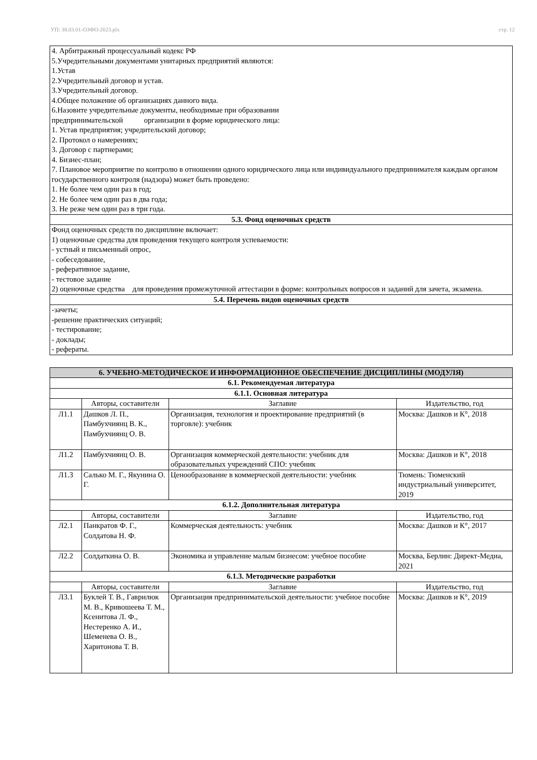УП: 38.03.01-ОЗФО-2023.plx стр. 12
| 4. Арбитражный процессуальный кодекс РФ 5.Учредительными документами унитарных предприятий являются: 1.Устав 2.Учредительный договор и устав. 3.Учредительный договор. 4.Общее положение об организациях данного вида. 6.Назовите учредительные документы, необходимые при образовании предпринимательской организации в форме юридического лица: 1. Устав предприятия; учредительский договор; 2. Протокол о намерениях; 3. Договор с партнерами; 4. Бизнес-план; 7. Плановое мероприятие по контролю в отношении одного юридического лица или индивидуального предпринимателя каждым органом государственного контроля (надзора) может быть проведено: 1. Не более чем один раз в год; 2. Не более чем один раз в два года; 3. Не реже чем один раз в три года. |
| 5.3. Фонд оценочных средств |
| Фонд оценочных средств по дисциплине включает: 1) оценочные средства для проведения текущего контроля успеваемости: - устный и письменный опрос, - собеседование, - реферативное задание, - тестовое задание 2) оценочные средства для проведения промежуточной аттестации в форме: контрольных вопросов и заданий для зачета, экзамена. |
| 5.4. Перечень видов оценочных средств |
| -зачеты; -решение практических ситуаций; - тестирование; - доклады; - рефераты. |
| 6. УЧЕБНО-МЕТОДИЧЕСКОЕ И ИНФОРМАЦИОННОЕ ОБЕСПЕЧЕНИЕ ДИСЦИПЛИНЫ (МОДУЛЯ) | | | |
| 6.1. Рекомендуемая литература | | | |
| 6.1.1. Основная литература | | | |
| | Авторы, составители | Заглавие | Издательство, год |
| Л1.1 | Дашков Л. П., Памбухчиянц В. К., Памбухчиянц О. В. | Организация, технология и проектирование предприятий (в торговле): учебник | Москва: Дашков и К°, 2018 |
| Л1.2 | Памбухчиянц О. В. | Организация коммерческой деятельности: учебник для образовательных учреждений СПО: учебник | Москва: Дашков и К°, 2018 |
| Л1.3 | Салько М. Г., Якунина О. Г. | Ценообразование в коммерческой деятельности: учебник | Тюмень: Тюменский индустриальный университет, 2019 |
| 6.1.2. Дополнительная литература | | | |
| | Авторы, составители | Заглавие | Издательство, год |
| Л2.1 | Панкратов Ф. Г., Солдатова Н. Ф. | Коммерческая деятельность: учебник | Москва: Дашков и К°, 2017 |
| Л2.2 | Солдаткина О. В. | Экономика и управление малым бизнесом: учебное пособие | Москва, Берлин: Директ-Медиа, 2021 |
| 6.1.3. Методические разработки | | | |
| | Авторы, составители | Заглавие | Издательство, год |
| Л3.1 | Буклей Т. В., Гаврилюк М. В., Кривошеева Т. М., Ксенитова Л. Ф., Нестеренко А. И., Шеменева О. В., Харитонова Т. В. | Организация предпринимательской деятельности: учебное пособие | Москва: Дашков и К°, 2019 |